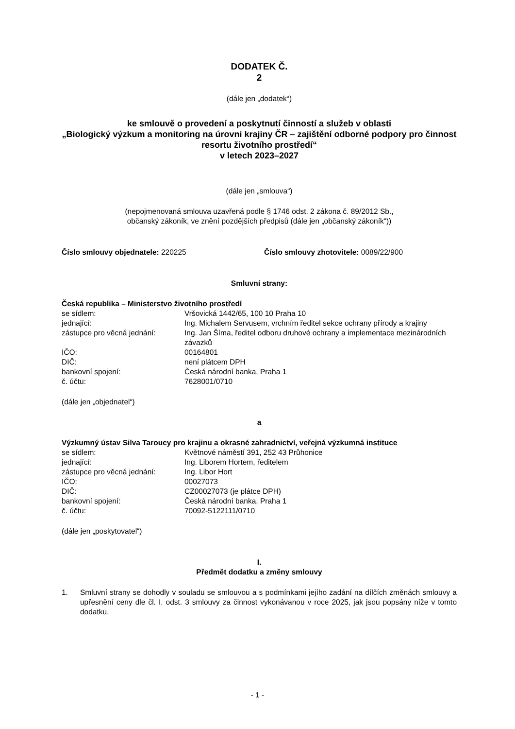DODATEK Č.
2
(dále jen „dodatek“)
ke smlouvě o provedení a poskytnutí činností a služeb v oblasti
„Biologický výzkum a monitoring na úrovni krajiny ČR – zajištění odborné podpory pro činnost resortu životního prostředí“
v letech 2023–2027
(dále jen „smlouva“)
(nepojmenovaná smlouva uzavřená podle § 1746 odst. 2 zákona č. 89/2012 Sb.,
občanský zákoník, ve znění pozdějších předpisů (dále jen „občanský zákoník“))
Číslo smlouvy objednatele: 220225 Číslo smlouvy zhotovitele: 0089/22/900
Smluvní strany:
Česká republika – Ministerstvo životního prostředí
se sídlem: Vršovická 1442/65, 100 10 Praha 10
jednající: Ing. Michalem Servusem, vrchním ředitel sekce ochrany přírody a krajiny
zástupce pro věcná jednání: Ing. Jan Šíma, ředitel odboru druhové ochrany a implementace mezinárodních závazků
IČO: 00164801
DIČ: není plátcem DPH
bankovní spojení: Česká národní banka, Praha 1
č. účtu: 7628001/0710
(dále jen „objednatel“)
a
Výzkumný ústav Silva Taroucy pro krajinu a okrasné zahradnictví, veřejná výzkumná instituce
se sídlem: Květnové náměstí 391, 252 43 Průhonice
jednající: Ing. Liborem Hortem, ředitelem
zástupce pro věcná jednání: Ing. Libor Hort
IČO: 00027073
DIČ: CZ00027073 (je plátce DPH)
bankovní spojení: Česká národní banka, Praha 1
č. účtu: 70092-5122111/0710
(dále jen „poskytovatel“)
I.
Předmět dodatku a změny smlouvy
1. Smluvní strany se dohodly v souladu se smlouvou a s podmínkami jejího zadání na dílčích změnách smlouvy a upřesnění ceny dle čl. I. odst. 3 smlouvy za činnost vykonávanou v roce 2025, jak jsou popsány níže v tomto dodatku.
- 1 -